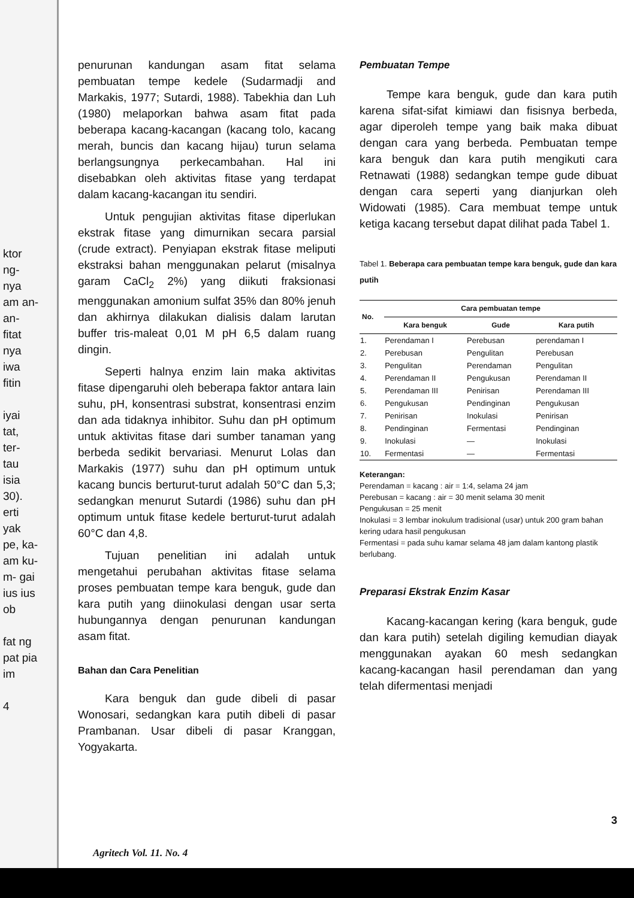ktor ng- nya am an- an- fitat nya iwa fitin
iyai tat, ter- tau isia 30). erti yak pe, ka- am ku- m- gai ius ius ob
fat ng pat pia im
4
penurunan kandungan asam fitat selama pembuatan tempe kedele (Sudarmadji and Markakis, 1977; Sutardi, 1988). Tabekhia dan Luh (1980) melaporkan bahwa asam fitat pada beberapa kacang-kacangan (kacang tolo, kacang merah, buncis dan kacang hijau) turun selama berlangsungnya perkecambahan. Hal ini disebabkan oleh aktivitas fitase yang terdapat dalam kacang-kacangan itu sendiri.
Untuk pengujian aktivitas fitase diperlukan ekstrak fitase yang dimurnikan secara parsial (crude extract). Penyiapan ekstrak fitase meliputi ekstraksi bahan menggunakan pelarut (misalnya garam CaCl<sub>2</sub> 2%) yang diikuti fraksionasi menggunakan amonium sulfat 35% dan 80% jenuh dan akhirnya dilakukan dialisis dalam larutan buffer tris-maleat 0,01 M pH 6,5 dalam ruang dingin.
Seperti halnya enzim lain maka aktivitas fitase dipengaruhi oleh beberapa faktor antara lain suhu, pH, konsentrasi substrat, konsentrasi enzim dan ada tidaknya inhibitor. Suhu dan pH optimum untuk aktivitas fitase dari sumber tanaman yang berbeda sedikit bervariasi. Menurut Lolas dan Markakis (1977) suhu dan pH optimum untuk kacang buncis berturut-turut adalah 50°C dan 5,3; sedangkan menurut Sutardi (1986) suhu dan pH optimum untuk fitase kedele berturut-turut adalah 60°C dan 4,8.
Tujuan penelitian ini adalah untuk mengetahui perubahan aktivitas fitase selama proses pembuatan tempe kara benguk, gude dan kara putih yang diinokulasi dengan usar serta hubungannya dengan penurunan kandungan asam fitat.
Bahan dan Cara Penelitian
Kara benguk dan gude dibeli di pasar Wonosari, sedangkan kara putih dibeli di pasar Prambanan. Usar dibeli di pasar Kranggan, Yogyakarta.
Pembuatan Tempe
Tempe kara benguk, gude dan kara putih karena sifat-sifat kimiawi dan fisisnya berbeda, agar diperoleh tempe yang baik maka dibuat dengan cara yang berbeda. Pembuatan tempe kara benguk dan kara putih mengikuti cara Retnawati (1988) sedangkan tempe gude dibuat dengan cara seperti yang dianjurkan oleh Widowati (1985). Cara membuat tempe untuk ketiga kacang tersebut dapat dilihat pada Tabel 1.
Tabel 1. Beberapa cara pembuatan tempe kara benguk, gude dan kara putih
| No. | Cara pembuatan tempe | | |
| --- | --- | --- | --- |
| | Kara benguk | Gude | Kara putih |
| 1. | Perendaman I | Perebusan | perendaman I |
| 2. | Perebusan | Pengulitan | Perebusan |
| 3. | Pengulitan | Perendaman | Pengulitan |
| 4. | Perendaman II | Pengukusan | Perendaman II |
| 5. | Perendaman III | Penirisan | Perendaman III |
| 6. | Pengukusan | Pendinginan | Pengukusan |
| 7. | Penirisan | Inokulasi | Penirisan |
| 8. | Pendinginan | Fermentasi | Pendinginan |
| 9. | Inokulasi | — | Inokulasi |
| 10. | Fermentasi | — | Fermentasi |
Keterangan:
Perendaman = kacang : air = 1:4, selama 24 jam
Perebusan = kacang : air = 30 menit selama 30 menit
Pengukusan = 25 menit
Inokulasi = 3 lembar inokulum tradisional (usar) untuk 200 gram bahan kering udara hasil pengukusan
Fermentasi = pada suhu kamar selama 48 jam dalam kantong plastik berlubang.
Preparasi Ekstrak Enzim Kasar
Kacang-kacangan kering (kara benguk, gude dan kara putih) setelah digiling kemudian diayak menggunakan ayakan 60 mesh sedangkan kacang-kacangan hasil perendaman dan yang telah difermentasi menjadi
3
Agritech Vol. 11. No. 4